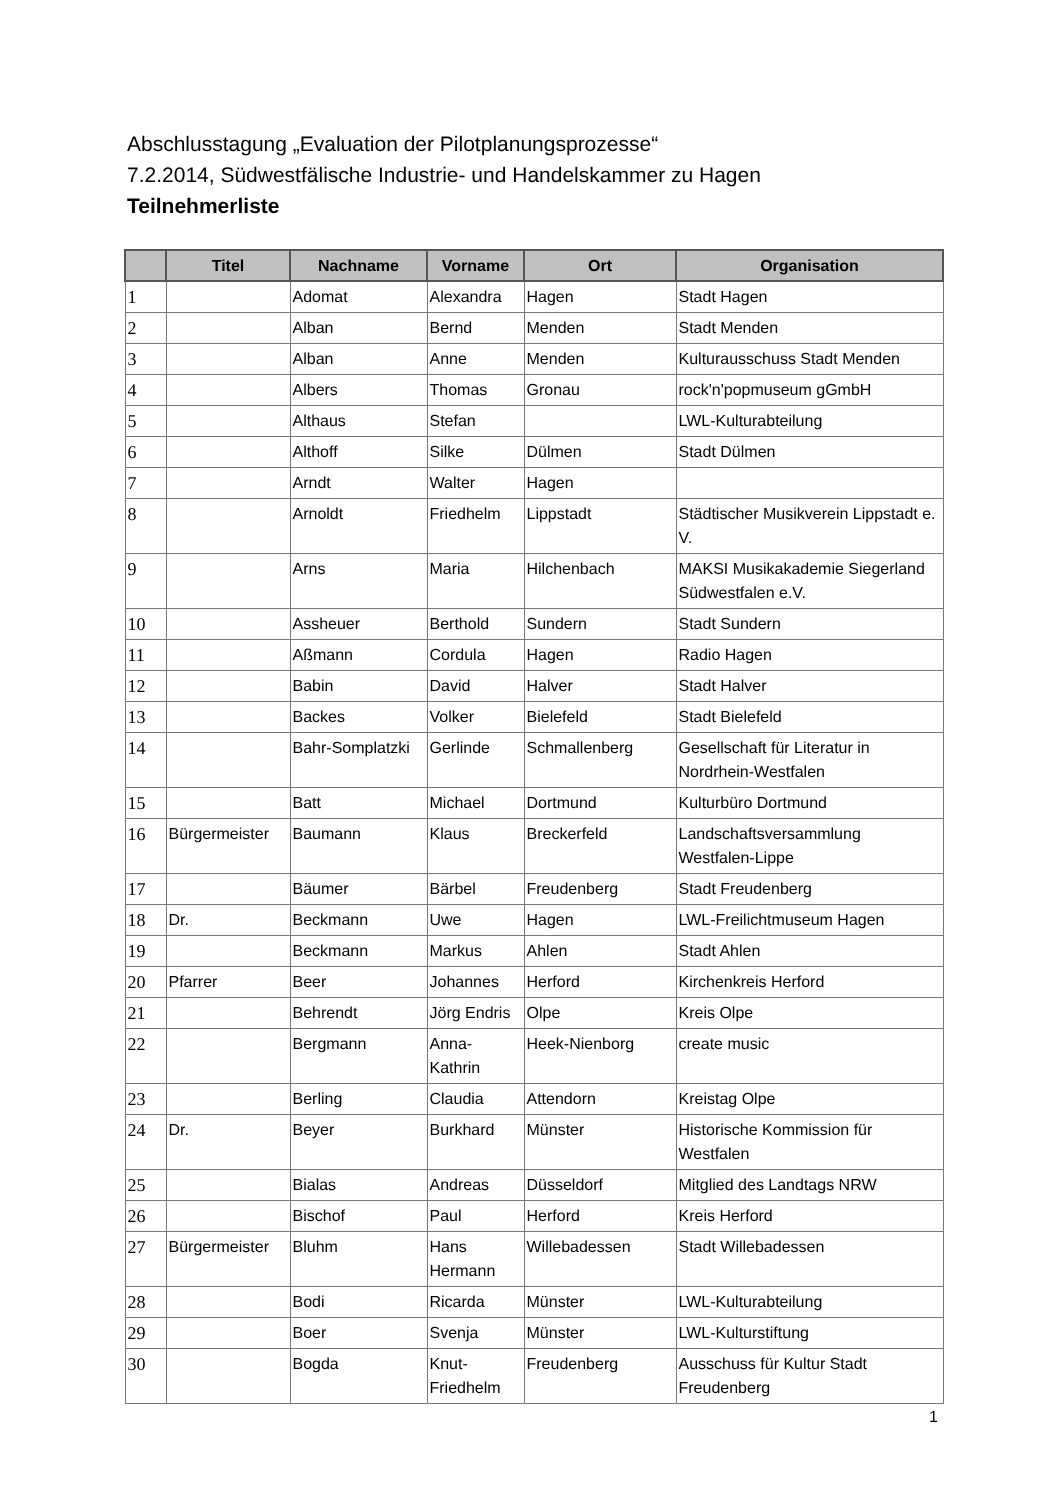Abschlusstagung „Evaluation der Pilotplanungsprozesse“
7.2.2014, Südwestfälische Industrie- und Handelskammer zu Hagen
Teilnehmerliste
| | Titel | Nachname | Vorname | Ort | Organisation |
| --- | --- | --- | --- | --- | --- |
| 1 | | Adomat | Alexandra | Hagen | Stadt Hagen |
| 2 | | Alban | Bernd | Menden | Stadt Menden |
| 3 | | Alban | Anne | Menden | Kulturausschuss Stadt Menden |
| 4 | | Albers | Thomas | Gronau | rock'n'popmuseum gGmbH |
| 5 | | Althaus | Stefan | | LWL-Kulturabteilung |
| 6 | | Althoff | Silke | Dülmen | Stadt Dülmen |
| 7 | | Arndt | Walter | Hagen | |
| 8 | | Arnoldt | Friedhelm | Lippstadt | Städtischer Musikverein Lippstadt e. V. |
| 9 | | Arns | Maria | Hilchenbach | MAKSI Musikakademie Siegerland Südwestfalen e.V. |
| 10 | | Assheuer | Berthold | Sundern | Stadt Sundern |
| 11 | | Aßmann | Cordula | Hagen | Radio Hagen |
| 12 | | Babin | David | Halver | Stadt Halver |
| 13 | | Backes | Volker | Bielefeld | Stadt Bielefeld |
| 14 | | Bahr-Somplatzki | Gerlinde | Schmallenberg | Gesellschaft für Literatur in Nordrhein-Westfalen |
| 15 | | Batt | Michael | Dortmund | Kulturbüro Dortmund |
| 16 | Bürgermeister | Baumann | Klaus | Breckerfeld | Landschaftsversammlung Westfalen-Lippe |
| 17 | | Bäumer | Bärbel | Freudenberg | Stadt Freudenberg |
| 18 | Dr. | Beckmann | Uwe | Hagen | LWL-Freilichtmuseum Hagen |
| 19 | | Beckmann | Markus | Ahlen | Stadt Ahlen |
| 20 | Pfarrer | Beer | Johannes | Herford | Kirchenkreis Herford |
| 21 | | Behrendt | Jörg Endris | Olpe | Kreis Olpe |
| 22 | | Bergmann | Anna-Kathrin | Heek-Nienborg | create music |
| 23 | | Berling | Claudia | Attendorn | Kreistag Olpe |
| 24 | Dr. | Beyer | Burkhard | Münster | Historische Kommission für Westfalen |
| 25 | | Bialas | Andreas | Düsseldorf | Mitglied des Landtags NRW |
| 26 | | Bischof | Paul | Herford | Kreis Herford |
| 27 | Bürgermeister | Bluhm | Hans Hermann | Willebadessen | Stadt Willebadessen |
| 28 | | Bodi | Ricarda | Münster | LWL-Kulturabteilung |
| 29 | | Boer | Svenja | Münster | LWL-Kulturstiftung |
| 30 | | Bogda | Knut-Friedhelm | Freudenberg | Ausschuss für Kultur Stadt Freudenberg |
1